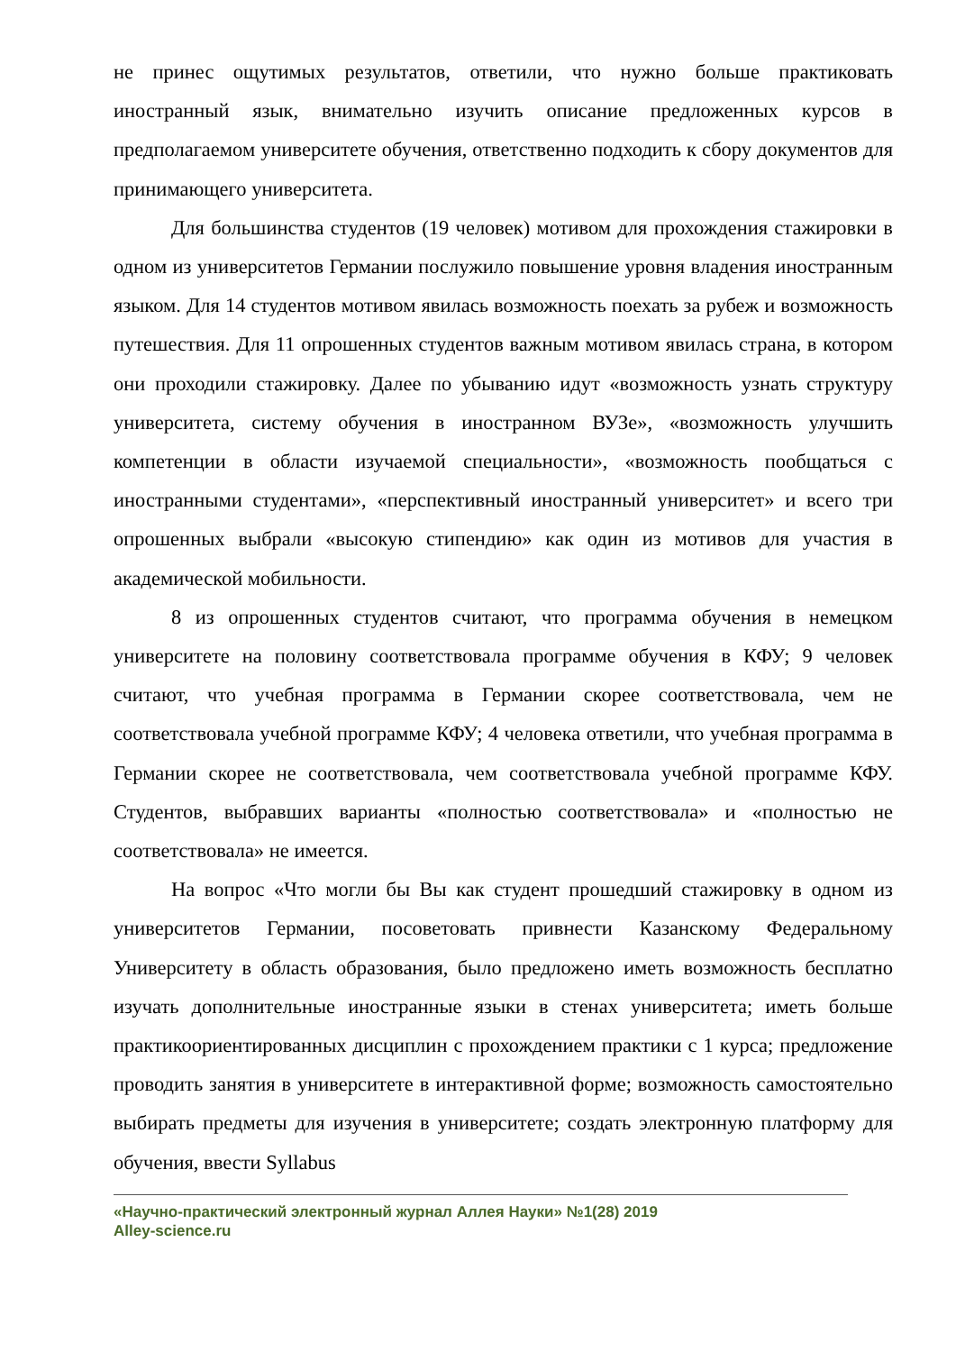не принес ощутимых результатов, ответили, что нужно больше практиковать иностранный язык, внимательно изучить описание предложенных курсов в предполагаемом университете обучения, ответственно подходить к сбору документов для принимающего университета.
Для большинства студентов (19 человек) мотивом для прохождения стажировки в одном из университетов Германии послужило повышение уровня владения иностранным языком. Для 14 студентов мотивом явилась возможность поехать за рубеж и возможность путешествия. Для 11 опрошенных студентов важным мотивом явилась страна, в котором они проходили стажировку. Далее по убыванию идут «возможность узнать структуру университета, систему обучения в иностранном ВУЗе», «возможность улучшить компетенции в области изучаемой специальности», «возможность пообщаться с иностранными студентами», «перспективный иностранный университет» и всего три опрошенных выбрали «высокую стипендию» как один из мотивов для участия в академической мобильности.
8 из опрошенных студентов считают, что программа обучения в немецком университете на половину соответствовала программе обучения в КФУ; 9 человек считают, что учебная программа в Германии скорее соответствовала, чем не соответствовала учебной программе КФУ; 4 человека ответили, что учебная программа в Германии скорее не соответствовала, чем соответствовала учебной программе КФУ. Студентов, выбравших варианты «полностью соответствовала» и «полностью не соответствовала» не имеется.
На вопрос «Что могли бы Вы как студент прошедший стажировку в одном из университетов Германии, посоветовать привнести Казанскому Федеральному Университету в область образования, было предложено иметь возможность бесплатно изучать дополнительные иностранные языки в стенах университета; иметь больше практикоориентированных дисциплин с прохождением практики с 1 курса; предложение проводить занятия в университете в интерактивной форме; возможность самостоятельно выбирать предметы для изучения в университете; создать электронную платформу для обучения, ввести Syllabus
«Научно-практический электронный журнал Аллея Науки» №1(28) 2019
Alley-science.ru